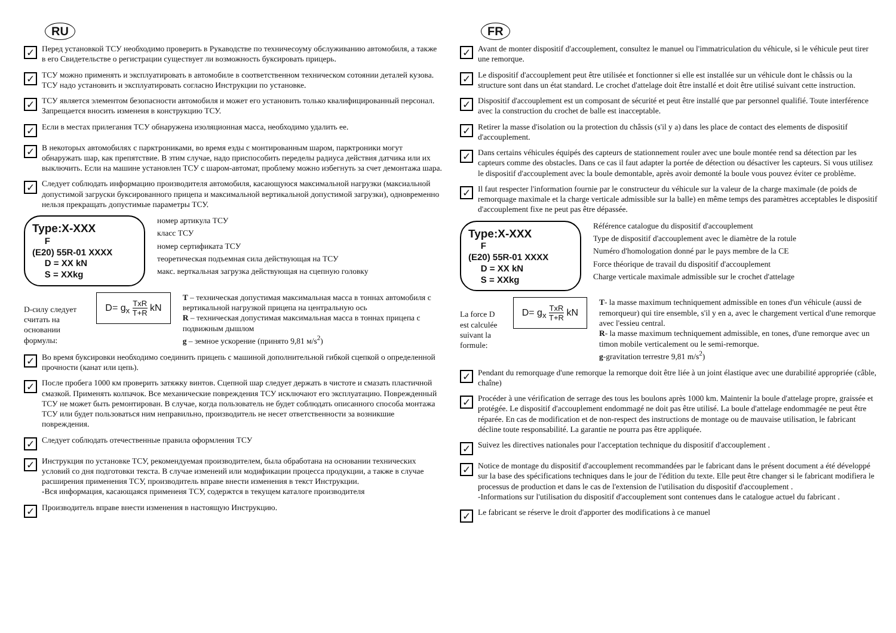RU
✓
Перед установкой ТСУ необходимо проверить в Рукаводстве по техничесоуму обслуживанию автомобиля, а также в его Свидетельстве о регистрации существует ли возможность буксировать прицерь.
✓
ТСУ можно применять и эксплуатировать в автомобиле в соответственном техническом сотоянии деталей кузова. ТСУ надо установить и эксплуатировать согласно Инструкции по установке.
✓
ТСУ является элементом безопасности автомобиля и может его установить только квалифицированный персонал. Запрещается вносить изменеия в конструкцию ТСУ.
✓
Если в местах прилегания ТСУ обнаружена изоляционная масса, необходимо удалить ее.
✓
В некоторых автомобилях с парктрониками, во время езды с монтированным шаром, парктроники могут обнаружать шар, как препятствие. В зтим случае, надо приспособить переделы радиуса действия датчика или их выключить. Если на машине установлен ТСУ с шаром-автомат, проблему можно избегнуть за счет демонтажа шара.
✓
Следует соблюдать информацию производителя автомобиля, касающуюся максимальной нагрузки (максиальной допустимой загруски буксированного прицепа и максимальной вертикальной допустимой загрузки), одновременно нельзя прекращать допустимые параметры ТСУ.
Type:X-XXX
F
(E20) 55R-01 XXXX
D = XX kN
S = XXkg
номер артикула ТСУ
класс ТСУ
номер сертификата ТСУ
теоретическая подъемная сила действующая на ТСУ
макс. верткальная загрузка действующая на сцепную головку
D-силу следует считать на основании формулы:
D= g<sub>x</sub> TxR T+R kN
T – техническая допустимая максимальная масса в тоннах автомобиля с вертикальной нагрузкой прицепа на центральную ось
R – техническая допустимая максимальная масса в тоннах прицепа с подвижным дышлом
g – земное ускорение (принято 9,81 м/s<sup>2</sup>)
✓
Во время буксировки необходимо соединить прицепь с машиной дополнительной гибкой сцепкой о определенной прочности (канат или цепь).
✓
После пробега 1000 км проверить затяжку винтов. Сцепной шар следует держать в чистоте и смазать пластичной смазкой. Применять колпачок. Все механические повреждения ТСУ исключают его эксплуатацию. Поврежденный ТСУ не может быть ремонтирован. В случае, когда пользователь не будет соблюдать описанного способа монтажа ТСУ или будет пользоваться ним неправильно, производитель не несет ответственности за возникшие повреждения.
✓
Следует соблюдать отечественные правила оформления ТСУ
✓
Инструкция по установке ТСУ, рекомендуемая производителем, была обработана на основании технических условий со дня подготовки текста. В случае изменеий или модификации процесса продукции, а также в случае расширения применения ТСУ, производитель вправе внести изменения в текст Инструкции.
-Вся информация, касающаяся применеия ТСУ, содержтся в текущем каталоге производителя
✓
Производитель вправе внести изменения в настоящую Инструкцию.
FR
✓
Avant de monter dispositif d'accouplement, consultez le manuel ou l'immatriculation du véhicule, si le véhicule peut tirer une remorque.
✓
Le dispositif d'accouplement peut être utilisée et fonctionner si elle est installée sur un véhicule dont le châssis ou la structure sont dans un état standard. Le crochet d'attelage doit être installé et doit être utilisé suivant cette instruction.
✓
Dispositif d'accouplement est un composant de sécurité et peut être installé que par personnel qualifié. Toute interférence avec la construction du crochet de balle est inacceptable.
✓
Retirer la masse d'isolation ou la protection du châssis (s'il y a) dans les place de contact des elements de dispositif d'accouplement.
✓
Dans certains véhicules équipés des capteurs de stationnement rouler avec une boule montée rend sa détection par les capteurs comme des obstacles. Dans ce cas il faut adapter la portée de détection ou désactiver les capteurs. Si vous utilisez le dispositif d'accouplement avec la boule demontable, après avoir demonté la boule vous pouvez éviter ce problème.
✓
Il faut respecter l'information fournie par le constructeur du véhicule sur la valeur de la charge maximale (de poids de remorquage maximale et la charge verticale admissible sur la balle) en même temps des paramètres acceptables le dispositif d'accouplement fixe ne peut pas être dépassée.
Type:X-XXX
F
(E20) 55R-01 XXXX
D = XX kN
S = XXkg
Référence catalogue du dispositif d'accouplement
Type de dispositif d'accouplement avec le diamètre de la rotule
Numéro d'homologation donné par le pays membre de la CE
Force théorique de travail du dispositif d'accouplement
Charge verticale maximale admissible sur le crochet d'attelage
La force D est calculée suivant la formule:
D= g<sub>x</sub> TxR T+R kN
T- la masse maximum techniquement admissible en tones d'un véhicule (aussi de remorqueur) qui tire ensemble, s'il y en a, avec le chargement vertical d'une remorque avec l'essieu central.
R- la masse maximum techniquement admissible, en tones, d'une remorque avec un timon mobile verticalement ou le semi-remorque.
g-gravitation terrestre 9,81 m/s<sup>2</sup>)
✓
Pendant du remorquage d'une remorque la remorque doit être liée à un joint élastique avec une durabilité appropriée (câble, chaîne)
✓
Procéder à une vérification de serrage des tous les boulons après 1000 km. Maintenir la boule d'attelage propre, graissée et protégée. Le dispositif d'accouplement endommagé ne doit pas être utilisé. La boule d'attelage endommagée ne peut être réparée. En cas de modification et de non-respect des instructions de montage ou de mauvaise utilisation, le fabricant décline toute responsabilité. La garantie ne pourra pas être appliquée.
✓
Suivez les directives nationales pour l'acceptation technique du dispositif d'accouplement .
✓
Notice de montage du dispositif d'accouplement recommandées par le fabricant dans le présent document a été développé sur la base des spécifications techniques dans le jour de l'édition du texte. Elle peut être changer si le fabricant modifiera le processus de production et dans le cas de l'extension de l'utilisation du dispositif d'accouplement .
-Informations sur l'utilisation du dispositif d'accouplement sont contenues dans le catalogue actuel du fabricant .
✓
Le fabricant se réserve le droit d'apporter des modifications à ce manuel